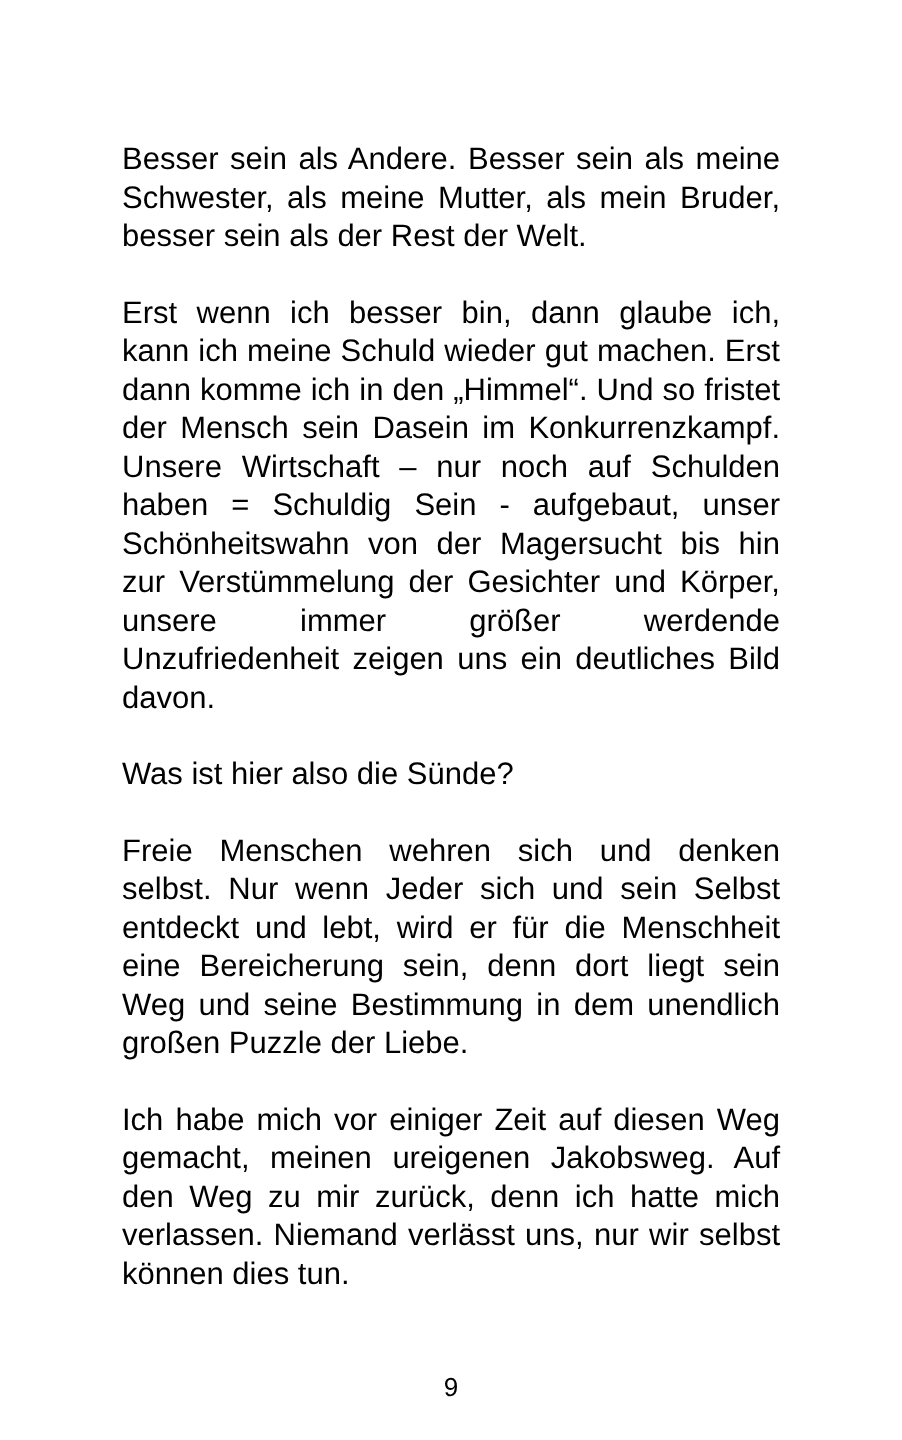Besser sein als Andere. Besser sein als meine Schwester, als meine Mutter, als mein Bruder, besser sein als der Rest der Welt.
Erst wenn ich besser bin, dann glaube ich, kann ich meine Schuld wieder gut machen. Erst dann komme ich in den „Himmel“. Und so fristet der Mensch sein Dasein im Konkurrenzkampf. Unsere Wirtschaft – nur noch auf Schulden haben = Schuldig Sein - aufgebaut, unser Schönheitswahn von der Magersucht bis hin zur Verstümmelung der Gesichter und Körper, unsere immer größer werdende Unzufriedenheit zeigen uns ein deutliches Bild davon.
Was ist hier also die Sünde?
Freie Menschen wehren sich und denken selbst. Nur wenn Jeder sich und sein Selbst entdeckt und lebt, wird er für die Menschheit eine Bereicherung sein, denn dort liegt sein Weg und seine Bestimmung in dem unendlich großen Puzzle der Liebe.
Ich habe mich vor einiger Zeit auf diesen Weg gemacht, meinen ureigenen Jakobsweg. Auf den Weg zu mir zurück, denn ich hatte mich verlassen. Niemand verlässt uns, nur wir selbst können dies tun.
9